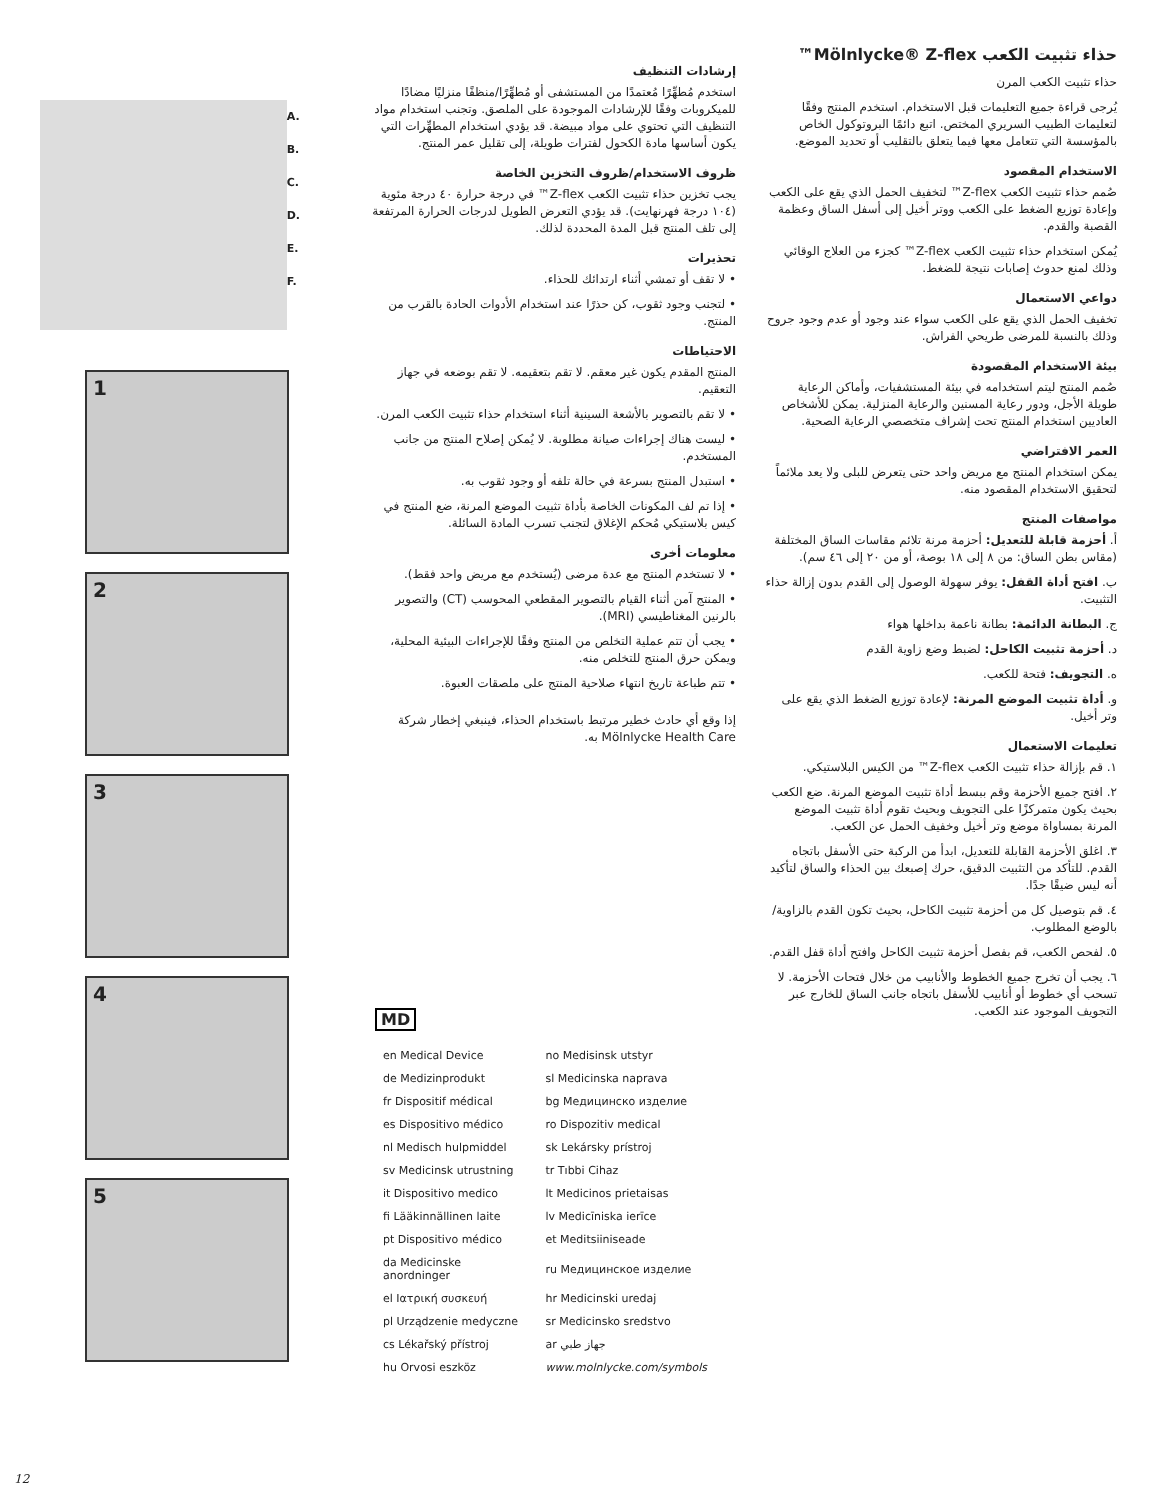A.
B.
C.
D.
E.
F.
1
2
3
4
5
حذاء تثبيت الكعب Mölnlycke® Z-flex™
حذاء تثبيت الكعب المرن
يُرجى قراءة جميع التعليمات قبل الاستخدام. استخدم المنتج وفقًا لتعليمات الطبيب السريري المختص. اتبع دائمًا البروتوكول الخاص بالمؤسسة التي تتعامل معها فيما يتعلق بالتقليب أو تحديد الموضع.
الاستخدام المقصود
صُمم حذاء تثبيت الكعب Z-flex™ لتخفيف الحمل الذي يقع على الكعب وإعادة توزيع الضغط على الكعب ووتر أخيل إلى أسفل الساق وعظمة القصبة والقدم.
يُمكن استخدام حذاء تثبيت الكعب Z-flex™ كجزء من العلاج الوقائي وذلك لمنع حدوث إصابات نتيجة للضغط.
دواعي الاستعمال
تخفيف الحمل الذي يقع على الكعب سواء عند وجود أو عدم وجود جروح وذلك بالنسبة للمرضى طريحي الفراش.
بيئة الاستخدام المقصودة
صُمم المنتج ليتم استخدامه في بيئة المستشفيات، وأماكن الرعاية طويلة الأجل، ودور رعاية المسنين والرعاية المنزلية. يمكن للأشخاص العاديين استخدام المنتج تحت إشراف متخصصي الرعاية الصحية.
العمر الافتراضي
يمكن استخدام المنتج مع مريض واحد حتى يتعرض للبلى ولا يعد ملائماً لتحقيق الاستخدام المقصود منه.
مواصفات المنتج
أ. أحزمة قابلة للتعديل: أحزمة مرنة تلائم مقاسات الساق المختلفة (مقاس بطن الساق: من ٨ إلى ١٨ بوصة، أو من ٢٠ إلى ٤٦ سم).
ب. افتح أداة القفل: يوفر سهولة الوصول إلى القدم بدون إزالة حذاء التثبيت.
ج. البطانة الدائمة: بطانة ناعمة بداخلها هواء
د. أحزمة تثبيت الكاحل: لضبط وضع زاوية القدم
ه. التجويف: فتحة للكعب.
و. أداة تثبيت الموضع المرنة: لإعادة توزيع الضغط الذي يقع على وتر أخيل.
تعليمات الاستعمال
١. قم بإزالة حذاء تثبيت الكعب Z-flex™ من الكيس البلاستيكي.
٢. افتح جميع الأحزمة وقم ببسط أداة تثبيت الموضع المرنة. ضع الكعب بحيث يكون متمركزًا على التجويف وبحيث تقوم أداة تثبيت الموضع المرنة بمساواة موضع وتر أخيل وخفيف الحمل عن الكعب.
٣. اغلق الأحزمة القابلة للتعديل، ابدأ من الركبة حتى الأسفل باتجاه القدم. للتأكد من التثبيت الدقيق، حرك إصبعك بين الحذاء والساق لتأكيد أنه ليس ضيقًا جدًا.
٤. قم بتوصيل كل من أحزمة تثبيت الكاحل، بحيث تكون القدم بالزاوية/بالوضع المطلوب.
٥. لفحص الكعب، قم بفصل أحزمة تثبيت الكاحل وافتح أداة قفل القدم.
٦. يجب أن تخرج جميع الخطوط والأنابيب من خلال فتحات الأحزمة. لا تسحب أي خطوط أو أنابيب للأسفل باتجاه جانب الساق للخارج عبر التجويف الموجود عند الكعب.
إرشادات التنظيف
استخدم مُطهِّرًا مُعتمدًا من المستشفى أو مُطهِّرًا/منظفًا منزليًا مضادًا للميكروبات وفقًا للإرشادات الموجودة على الملصق. وتجنب استخدام مواد التنظيف التي تحتوي على مواد مبيضة. قد يؤدي استخدام المطهِّرات التي يكون أساسها مادة الكحول لفترات طويلة، إلى تقليل عمر المنتج.
ظروف الاستخدام/ظروف التخزين الخاصة
يجب تخزين حذاء تثبيت الكعب Z-flex™ في درجة حرارة ٤٠ درجة مئوية (١٠٤ درجة فهرنهايت). قد يؤدي التعرض الطويل لدرجات الحرارة المرتفعة إلى تلف المنتج قبل المدة المحددة لذلك.
تحذيرات
• لا تقف أو تمشي أثناء ارتدائك للحذاء.
• لتجنب وجود ثقوب، كن حذرًا عند استخدام الأدوات الحادة بالقرب من المنتج.
الاحتياطات
المنتج المقدم يكون غير معقم. لا تقم بتعقيمه. لا تقم بوضعه في جهاز التعقيم.
• لا تقم بالتصوير بالأشعة السينية أثناء استخدام حذاء تثبيت الكعب المرن.
• ليست هناك إجراءات صيانة مطلوبة. لا يُمكن إصلاح المنتج من جانب المستخدم.
• استبدل المنتج بسرعة في حالة تلفه أو وجود ثقوب به.
• إذا تم لف المكونات الخاصة بأداة تثبيت الموضع المرنة، ضع المنتج في كيس بلاستيكي مُحكم الإغلاق لتجنب تسرب المادة السائلة.
معلومات أخرى
• لا تستخدم المنتج مع عدة مرضى (يُستخدم مع مريض واحد فقط).
• المنتج آمن أثناء القيام بالتصوير المقطعي المحوسب (CT) والتصوير بالرنين المغناطيسي (MRI).
• يجب أن تتم عملية التخلص من المنتج وفقًا للإجراءات البيئية المحلية، ويمكن حرق المنتج للتخلص منه.
• تتم طباعة تاريخ انتهاء صلاحية المنتج على ملصقات العبوة.
إذا وقع أي حادث خطير مرتبط باستخدام الحذاء، فينبغي إخطار شركة Mölnlycke Health Care به.
MD
| en Medical Device | no Medisinsk utstyr |
| de Medizinprodukt | sl Medicinska naprava |
| fr Dispositif médical | bg Медицинско изделие |
| es Dispositivo médico | ro Dispozitiv medical |
| nl Medisch hulpmiddel | sk Lekársky prístroj |
| sv Medicinsk utrustning | tr Tıbbi Cihaz |
| it Dispositivo medico | lt Medicinos prietaisas |
| fi Lääkinnällinen laite | lv Medicīniska ierīce |
| pt Dispositivo médico | et Meditsiiniseade |
| da Medicinske anordninger | ru Медицинское изделие |
| el Ιατρική συσκευή | hr Medicinski uredaj |
| pl Urządzenie medyczne | sr Medicinsko sredstvo |
| cs Lékařský přístroj | ar جهاز طبي |
| hu Orvosi eszköz | www.molnlycke.com/symbols |
12